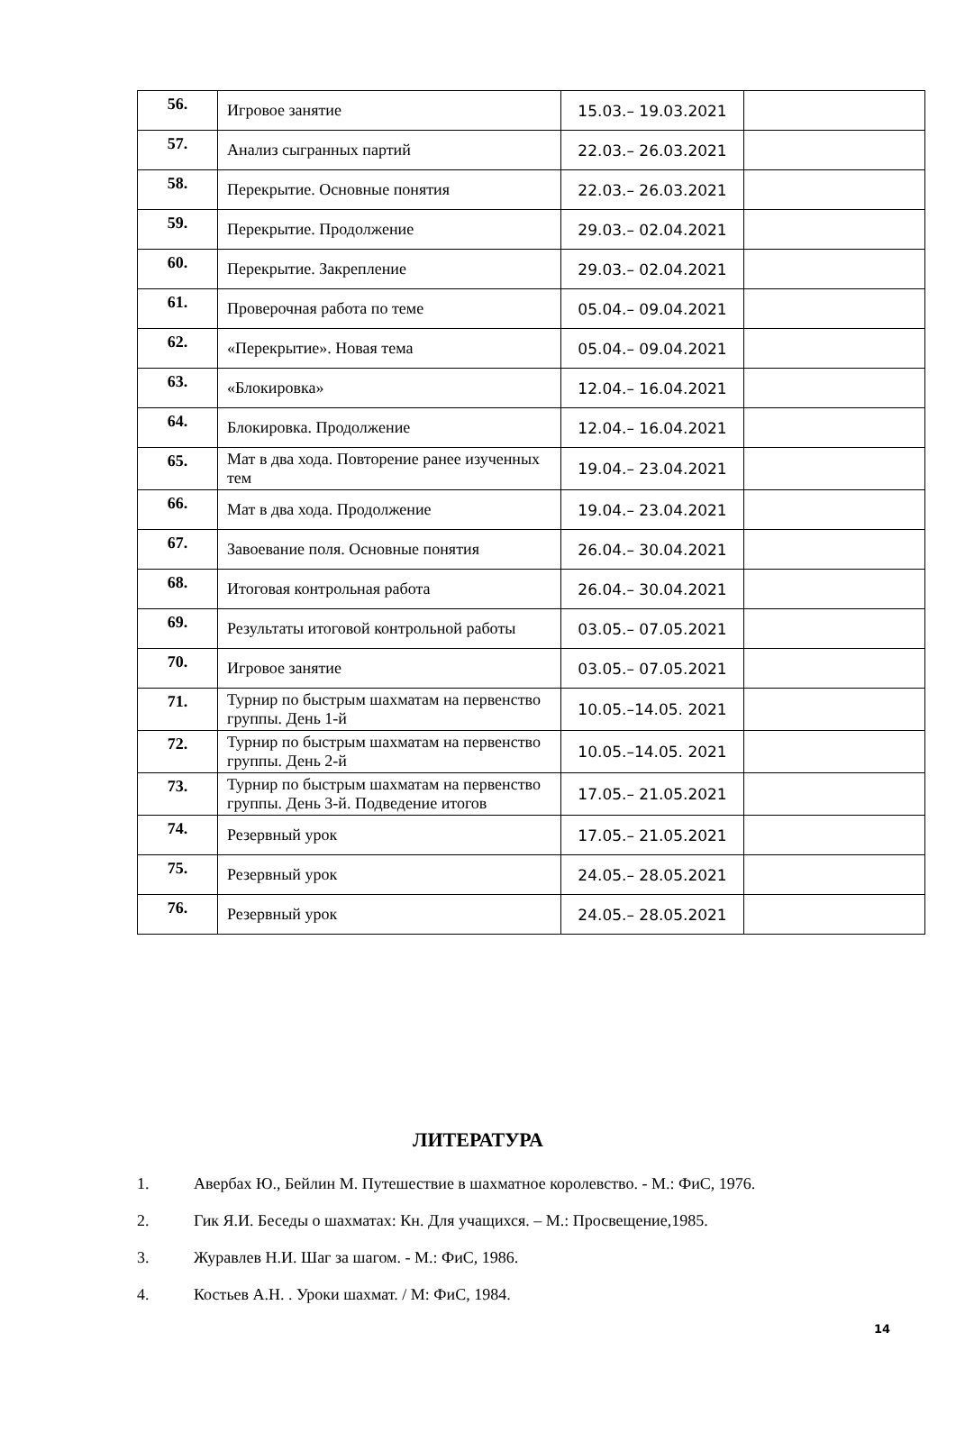| 56. | Игровое занятие | 15.03.– 19.03.2021 | |
| 57. | Анализ сыгранных партий | 22.03.– 26.03.2021 | |
| 58. | Перекрытие. Основные понятия | 22.03.– 26.03.2021 | |
| 59. | Перекрытие. Продолжение | 29.03.– 02.04.2021 | |
| 60. | Перекрытие. Закрепление | 29.03.– 02.04.2021 | |
| 61. | Проверочная работа по теме | 05.04.– 09.04.2021 | |
| 62. | «Перекрытие». Новая тема | 05.04.– 09.04.2021 | |
| 63. | «Блокировка» | 12.04.– 16.04.2021 | |
| 64. | Блокировка. Продолжение | 12.04.– 16.04.2021 | |
| 65. | Мат в два хода. Повторение ранее изученных тем | 19.04.– 23.04.2021 | |
| 66. | Мат в два хода. Продолжение | 19.04.– 23.04.2021 | |
| 67. | Завоевание поля. Основные понятия | 26.04.– 30.04.2021 | |
| 68. | Итоговая контрольная работа | 26.04.– 30.04.2021 | |
| 69. | Результаты итоговой контрольной работы | 03.05.– 07.05.2021 | |
| 70. | Игровое занятие | 03.05.– 07.05.2021 | |
| 71. | Турнир по быстрым шахматам на первенство группы. День 1-й | 10.05.–14.05. 2021 | |
| 72. | Турнир по быстрым шахматам на первенство группы. День 2-й | 10.05.–14.05. 2021 | |
| 73. | Турнир по быстрым шахматам на первенство группы. День 3-й. Подведение итогов | 17.05.– 21.05.2021 | |
| 74. | Резервный урок | 17.05.– 21.05.2021 | |
| 75. | Резервный урок | 24.05.– 28.05.2021 | |
| 76. | Резервный урок | 24.05.– 28.05.2021 | |
ЛИТЕРАТУРА
1. Авербах Ю., Бейлин М. Путешествие в шахматное королевство. - М.: ФиС, 1976.
2. Гик Я.И. Беседы о шахматах: Кн. Для учащихся. – М.: Просвещение,1985.
3. Журавлев Н.И. Шаг за шагом. - М.: ФиС, 1986.
4. Костьев А.Н. . Уроки шахмат. / М: ФиС, 1984.
14